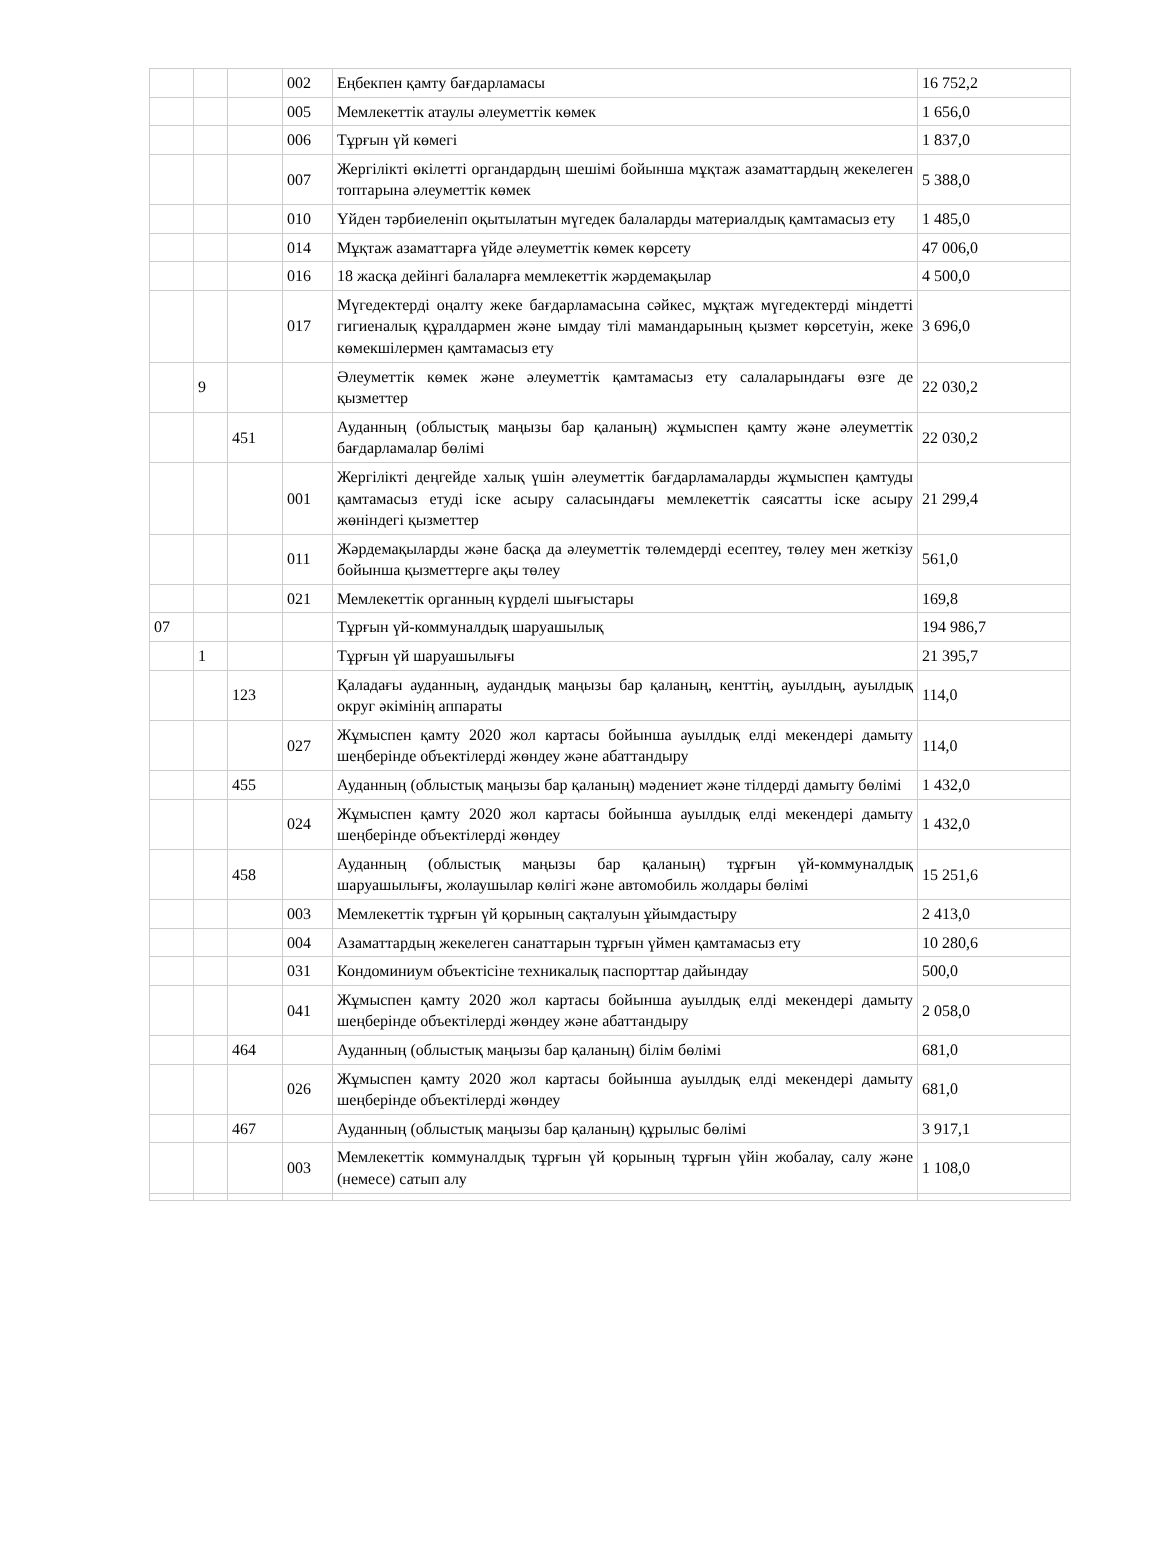| | | | 002 | Еңбекпен қамту бағдарламасы | 16 752,2 |
| | | | 005 | Мемлекеттік атаулы әлеуметтік көмек | 1 656,0 |
| | | | 006 | Тұрғын үй көмегі | 1 837,0 |
| | | | 007 | Жергілікті өкілетті органдардың шешімі бойынша мұқтаж азаматтардың жекелеген топтарына әлеуметтік көмек | 5 388,0 |
| | | | 010 | Үйден тәрбиеленіп оқытылатын мүгедек балаларды материалдық қамтамасыз ету | 1 485,0 |
| | | | 014 | Мұқтаж азаматтарға үйде әлеуметтiк көмек көрсету | 47 006,0 |
| | | | 016 | 18 жасқа дейінгі балаларға мемлекеттік жәрдемақылар | 4 500,0 |
| | | | 017 | Мүгедектерді оңалту жеке бағдарламасына сәйкес, мұқтаж мүгедектерді міндетті гигиеналық құралдармен және ымдау тілі мамандарының қызмет көрсетуін, жеке көмекшілермен қамтамасыз ету | 3 696,0 |
| | 9 | | | Әлеуметтік көмек және әлеуметтік қамтамасыз ету салаларындағы өзге де қызметтер | 22 030,2 |
| | | 451 | | Ауданның (облыстық маңызы бар қаланың) жұмыспен қамту және әлеуметтік бағдарламалар бөлімі | 22 030,2 |
| | | | 001 | Жергілікті деңгейде халық үшін әлеуметтік бағдарламаларды жұмыспен қамтуды қамтамасыз етуді іске асыру саласындағы мемлекеттік саясатты іске асыру жөніндегі қызметтер | 21 299,4 |
| | | | 011 | Жәрдемақыларды және басқа да әлеуметтік төлемдерді есептеу, төлеу мен жеткізу бойынша қызметтерге ақы төлеу | 561,0 |
| | | | 021 | Мемлекеттік органның күрделі шығыстары | 169,8 |
| 07 | | | | Тұрғын үй-коммуналдық шаруашылық | 194 986,7 |
| | 1 | | | Тұрғын үй шаруашылығы | 21 395,7 |
| | | 123 | | Қаладағы ауданның, аудандық маңызы бар қаланың, кенттің, ауылдың, ауылдық округ әкімінің аппараты | 114,0 |
| | | | 027 | Жұмыспен қамту 2020 жол картасы бойынша ауылдық елді мекендері дамыту шеңберінде объектілерді жөндеу және абаттандыру | 114,0 |
| | | 455 | | Ауданның (облыстық маңызы бар қаланың) мәдениет және тілдерді дамыту бөлімі | 1 432,0 |
| | | | 024 | Жұмыспен қамту 2020 жол картасы бойынша ауылдық елді мекендері дамыту шеңберінде объектілерді жөндеу | 1 432,0 |
| | | 458 | | Ауданның (облыстық маңызы бар қаланың) тұрғын үй-коммуналдық шаруашылығы, жолаушылар көлігі және автомобиль жолдары бөлімі | 15 251,6 |
| | | | 003 | Мемлекеттік тұрғын үй қорының сақталуын ұйымдастыру | 2 413,0 |
| | | | 004 | Азаматтардың жекелеген санаттарын тұрғын үймен қамтамасыз ету | 10 280,6 |
| | | | 031 | Кондоминиум объектісіне техникалық паспорттар дайындау | 500,0 |
| | | | 041 | Жұмыспен қамту 2020 жол картасы бойынша ауылдық елді мекендері дамыту шеңберінде объектілерді жөндеу және абаттандыру | 2 058,0 |
| | | 464 | | Ауданның (облыстық маңызы бар қаланың) білім бөлімі | 681,0 |
| | | | 026 | Жұмыспен қамту 2020 жол картасы бойынша ауылдық елді мекендері дамыту шеңберінде объектілерді жөндеу | 681,0 |
| | | 467 | | Ауданның (облыстық маңызы бар қаланың) құрылыс бөлімі | 3 917,1 |
| | | | 003 | Мемлекеттік коммуналдық тұрғын үй қорының тұрғын үйін жобалау, салу және (немесе) сатып алу | 1 108,0 |